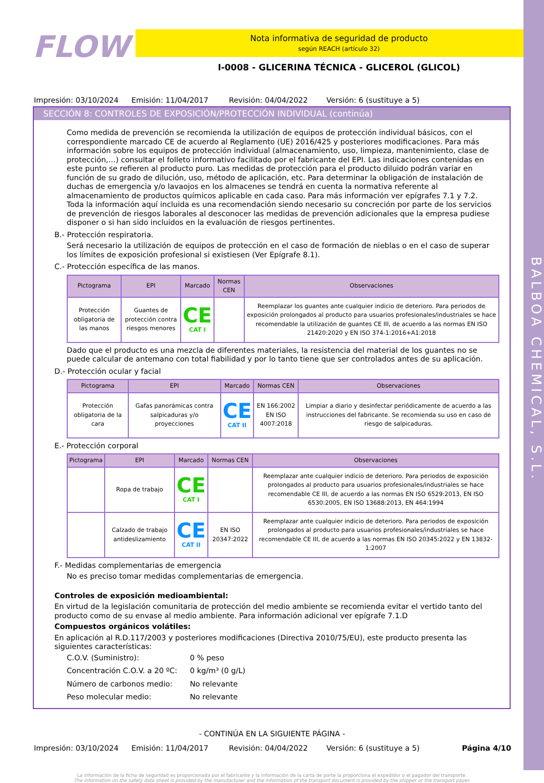BALBOA CHEMICAL, S.L.
FLOW
Nota informativa de seguridad de producto
según REACH (artículo 32)
I-0008 - GLICERINA TÉCNICA - GLICEROL (GLICOL)
Impresión: 03/10/2024 Emisión: 11/04/2017 Revisión: 04/04/2022 Versión: 6 (sustituye a 5)
SECCIÓN 8: CONTROLES DE EXPOSICIÓN/PROTECCIÓN INDIVIDUAL (continúa)
Como medida de prevención se recomienda la utilización de equipos de protección individual básicos, con el correspondiente marcado CE de acuerdo al Reglamento (UE) 2016/425 y posteriores modificaciones. Para más información sobre los equipos de protección individual (almacenamiento, uso, limpieza, mantenimiento, clase de protección,…) consultar el folleto informativo facilitado por el fabricante del EPI. Las indicaciones contenidas en este punto se refieren al producto puro. Las medidas de protección para el producto diluido podrán variar en función de su grado de dilución, uso, método de aplicación, etc. Para determinar la obligación de instalación de duchas de emergencia y/o lavaojos en los almacenes se tendrá en cuenta la normativa referente al almacenamiento de productos químicos aplicable en cada caso. Para más información ver epígrafes 7.1 y 7.2.
Toda la información aquí incluida es una recomendación siendo necesario su concreción por parte de los servicios de prevención de riesgos laborales al desconocer las medidas de prevención adicionales que la empresa pudiese disponer o si han sido incluidos en la evaluación de riesgos pertinentes.
B.- Protección respiratoria.
Será necesario la utilización de equipos de protección en el caso de formación de nieblas o en el caso de superar los límites de exposición profesional si existiesen (Ver Epígrafe 8.1).
C.- Protección específica de las manos.
| Pictograma | EPI | Marcado | Normas CEN | Observaciones |
| --- | --- | --- | --- | --- |
| Protección obligatoria de las manos | Guantes de protección contra riesgos menores | CE CAT I | | Reemplazar los guantes ante cualquier indicio de deterioro. Para periodos de exposición prolongados al producto para usuarios profesionales/industriales se hace recomendable la utilización de guantes CE III, de acuerdo a las normas EN ISO 21420:2020 y EN ISO 374-1:2016+A1:2018 |
Dado que el producto es una mezcla de diferentes materiales, la resistencia del material de los guantes no se puede calcular de antemano con total fiabilidad y por lo tanto tiene que ser controlados antes de su aplicación.
D.- Protección ocular y facial
| Pictograma | EPI | Marcado | Normas CEN | Observaciones |
| --- | --- | --- | --- | --- |
| Protección obligatoria de la cara | Gafas panorámicas contra salpicaduras y/o proyecciones | CE CAT II | EN 166:2002 EN ISO 4007:2018 | Limpiar a diario y desinfectar periódicamente de acuerdo a las instrucciones del fabricante. Se recomienda su uso en caso de riesgo de salpicaduras. |
E.- Protección corporal
| Pictograma | EPI | Marcado | Normas CEN | Observaciones |
| --- | --- | --- | --- | --- |
| | Ropa de trabajo | CE CAT I | | Reemplazar ante cualquier indicio de deterioro. Para periodos de exposición prolongados al producto para usuarios profesionales/industriales se hace recomendable CE III, de acuerdo a las normas EN ISO 6529:2013, EN ISO 6530:2005, EN ISO 13688:2013, EN 464:1994 |
| | Calzado de trabajo antideslizamiento | CE CAT II | EN ISO 20347:2022 | Reemplazar ante cualquier indicio de deterioro. Para periodos de exposición prolongados al producto para usuarios profesionales/industriales se hace recomendable CE III, de acuerdo a las normas EN ISO 20345:2022 y EN 13832-1:2007 |
F.- Medidas complementarias de emergencia
No es preciso tomar medidas complementarias de emergencia.
Controles de exposición medioambiental:
En virtud de la legislación comunitaria de protección del medio ambiente se recomienda evitar el vertido tanto del producto como de su envase al medio ambiente. Para información adicional ver epígrafe 7.1.D
Compuestos orgánicos volátiles:
En aplicación al R.D.117/2003 y posteriores modificaciones (Directiva 2010/75/EU), este producto presenta las siguientes características:
C.O.V. (Suministro): 0 % peso Concentración C.O.V. a 20 ºC: 0 kg/m³ (0 g/L) Número de carbonos medio: No relevante Peso molecular medio: No relevante
- CONTINÚA EN LA SIGUIENTE PÁGINA -
Impresión: 03/10/2024 Emisión: 11/04/2017 Revisión: 04/04/2022 Versión: 6 (sustituye a 5) Página 4/10
La información de la ficha de seguridad es proporcionada por el fabricante y la información de la carta de porte la proporciona el expedidor o el pagador del transporte.
The information on the safety data sheet is provided by the manufacturer and the information of the transport document is provided by the shipper or the transport payer.